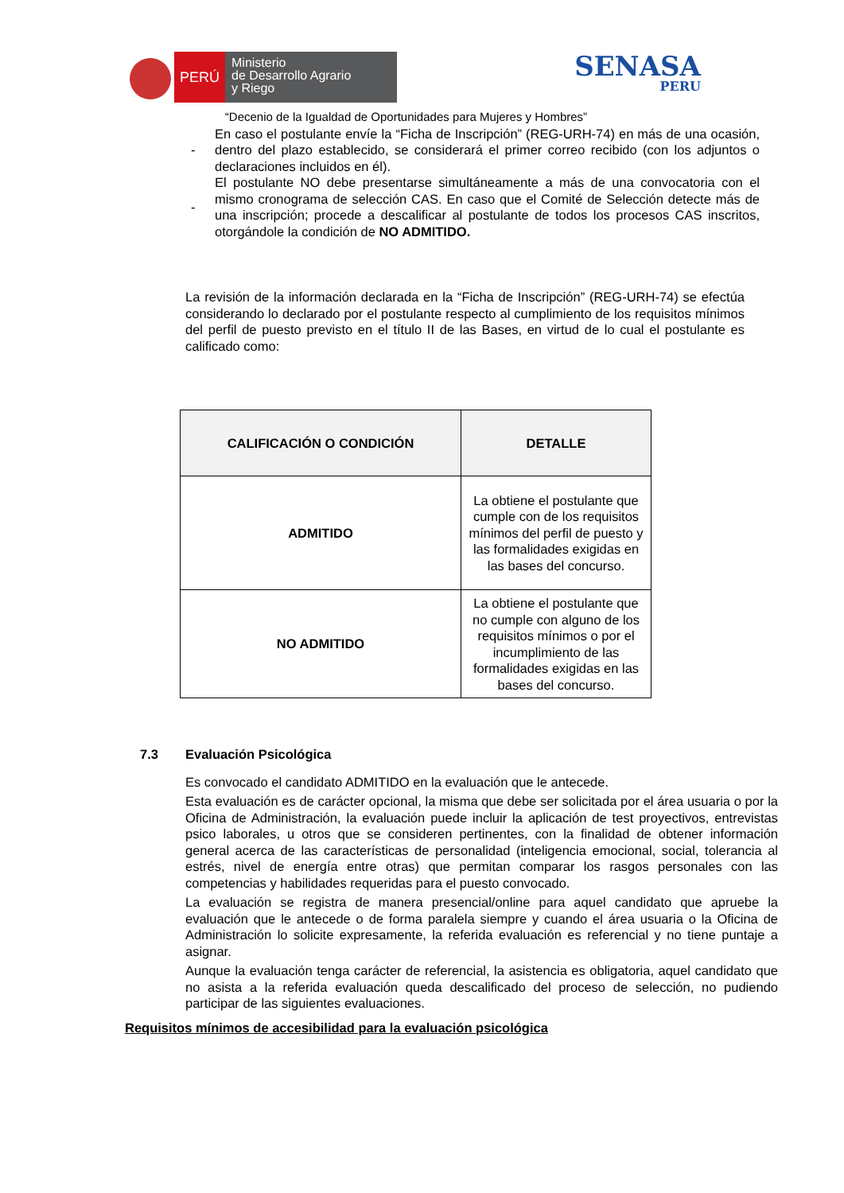PERÚ
Ministerio
de Desarrollo Agrario
y Riego
SENASA
PERU
“Decenio de la Igualdad de Oportunidades para Mujeres y Hombres”
- En caso el postulante envíe la “Ficha de Inscripción” (REG-URH-74) en más de una ocasión, dentro del plazo establecido, se considerará el primer correo recibido (con los adjuntos o declaraciones incluidos en él).
- El postulante NO debe presentarse simultáneamente a más de una convocatoria con el mismo cronograma de selección CAS. En caso que el Comité de Selección detecte más de una inscripción; procede a descalificar al postulante de todos los procesos CAS inscritos, otorgándole la condición de NO ADMITIDO.
La revisión de la información declarada en la “Ficha de Inscripción” (REG-URH-74) se efectúa considerando lo declarado por el postulante respecto al cumplimiento de los requisitos mínimos del perfil de puesto previsto en el título II de las Bases, en virtud de lo cual el postulante es calificado como:
| CALIFICACIÓN O CONDICIÓN | DETALLE |
| --- | --- |
| ADMITIDO | La obtiene el postulante que cumple con de los requisitos mínimos del perfil de puesto y las formalidades exigidas en las bases del concurso. |
| NO ADMITIDO | La obtiene el postulante que no cumple con alguno de los requisitos mínimos o por el incumplimiento de las formalidades exigidas en las bases del concurso. |
7.3 Evaluación Psicológica
Es convocado el candidato ADMITIDO en la evaluación que le antecede.
Esta evaluación es de carácter opcional, la misma que debe ser solicitada por el área usuaria o por la Oficina de Administración, la evaluación puede incluir la aplicación de test proyectivos, entrevistas psico laborales, u otros que se consideren pertinentes, con la finalidad de obtener información general acerca de las características de personalidad (inteligencia emocional, social, tolerancia al estrés, nivel de energía entre otras) que permitan comparar los rasgos personales con las competencias y habilidades requeridas para el puesto convocado.
La evaluación se registra de manera presencial/online para aquel candidato que apruebe la evaluación que le antecede o de forma paralela siempre y cuando el área usuaria o la Oficina de Administración lo solicite expresamente, la referida evaluación es referencial y no tiene puntaje a asignar.
Aunque la evaluación tenga carácter de referencial, la asistencia es obligatoria, aquel candidato que no asista a la referida evaluación queda descalificado del proceso de selección, no pudiendo participar de las siguientes evaluaciones.
Requisitos mínimos de accesibilidad para la evaluación psicológica